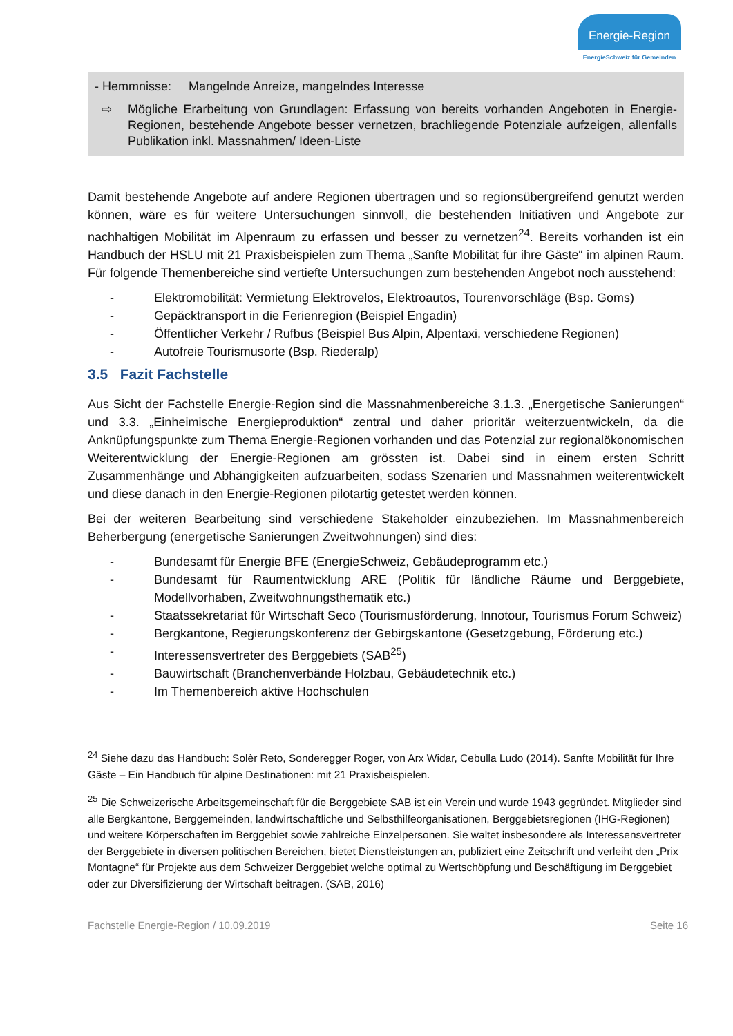Energie-Region
EnergieSchweiz für Gemeinden
- Hemmnisse: Mangelnde Anreize, mangelndes Interesse
⇨ Mögliche Erarbeitung von Grundlagen: Erfassung von bereits vorhanden Angeboten in Energie-Regionen, bestehende Angebote besser vernetzen, brachliegende Potenziale aufzeigen, allenfalls Publikation inkl. Massnahmen/ Ideen-Liste
Damit bestehende Angebote auf andere Regionen übertragen und so regionsübergreifend genutzt werden können, wäre es für weitere Untersuchungen sinnvoll, die bestehenden Initiativen und Angebote zur nachhaltigen Mobilität im Alpenraum zu erfassen und besser zu vernetzen<sup>24</sup>. Bereits vorhanden ist ein Handbuch der HSLU mit 21 Praxisbeispielen zum Thema „Sanfte Mobilität für ihre Gäste“ im alpinen Raum. Für folgende Themenbereiche sind vertiefte Untersuchungen zum bestehenden Angebot noch ausstehend:
- Elektromobilität: Vermietung Elektrovelos, Elektroautos, Tourenvorschläge (Bsp. Goms)
- Gepäcktransport in die Ferienregion (Beispiel Engadin)
- Öffentlicher Verkehr / Rufbus (Beispiel Bus Alpin, Alpentaxi, verschiedene Regionen)
- Autofreie Tourismusorte (Bsp. Riederalp)
3.5 Fazit Fachstelle
Aus Sicht der Fachstelle Energie-Region sind die Massnahmenbereiche 3.1.3. „Energetische Sanierungen“ und 3.3. „Einheimische Energieproduktion“ zentral und daher prioritär weiterzuentwickeln, da die Anknüpfungspunkte zum Thema Energie-Regionen vorhanden und das Potenzial zur regionalökonomischen Weiterentwicklung der Energie-Regionen am grössten ist. Dabei sind in einem ersten Schritt Zusammenhänge und Abhängigkeiten aufzuarbeiten, sodass Szenarien und Massnahmen weiterentwickelt und diese danach in den Energie-Regionen pilotartig getestet werden können.
Bei der weiteren Bearbeitung sind verschiedene Stakeholder einzubeziehen. Im Massnahmenbereich Beherbergung (energetische Sanierungen Zweitwohnungen) sind dies:
- Bundesamt für Energie BFE (EnergieSchweiz, Gebäudeprogramm etc.)
- Bundesamt für Raumentwicklung ARE (Politik für ländliche Räume und Berggebiete, Modellvorhaben, Zweitwohnungsthematik etc.)
- Staatssekretariat für Wirtschaft Seco (Tourismusförderung, Innotour, Tourismus Forum Schweiz)
- Bergkantone, Regierungskonferenz der Gebirgskantone (Gesetzgebung, Förderung etc.)
- Interessensvertreter des Berggebiets (SAB<sup>25</sup>)
- Bauwirtschaft (Branchenverbände Holzbau, Gebäudetechnik etc.)
- Im Themenbereich aktive Hochschulen
<sup>24</sup> Siehe dazu das Handbuch: Solèr Reto, Sonderegger Roger, von Arx Widar, Cebulla Ludo (2014). Sanfte Mobilität für Ihre Gäste – Ein Handbuch für alpine Destinationen: mit 21 Praxisbeispielen.
<sup>25</sup> Die Schweizerische Arbeitsgemeinschaft für die Berggebiete SAB ist ein Verein und wurde 1943 gegründet. Mitglieder sind alle Bergkantone, Berggemeinden, landwirtschaftliche und Selbsthilfeorganisationen, Berggebietsregionen (IHG-Regionen) und weitere Körperschaften im Berggebiet sowie zahlreiche Einzelpersonen. Sie waltet insbesondere als Interessensvertreter der Berggebiete in diversen politischen Bereichen, bietet Dienstleistungen an, publiziert eine Zeitschrift und verleiht den „Prix Montagne“ für Projekte aus dem Schweizer Berggebiet welche optimal zu Wertschöpfung und Beschäftigung im Berggebiet oder zur Diversifizierung der Wirtschaft beitragen. (SAB, 2016)
Fachstelle Energie-Region / 10.09.2019 Seite 16